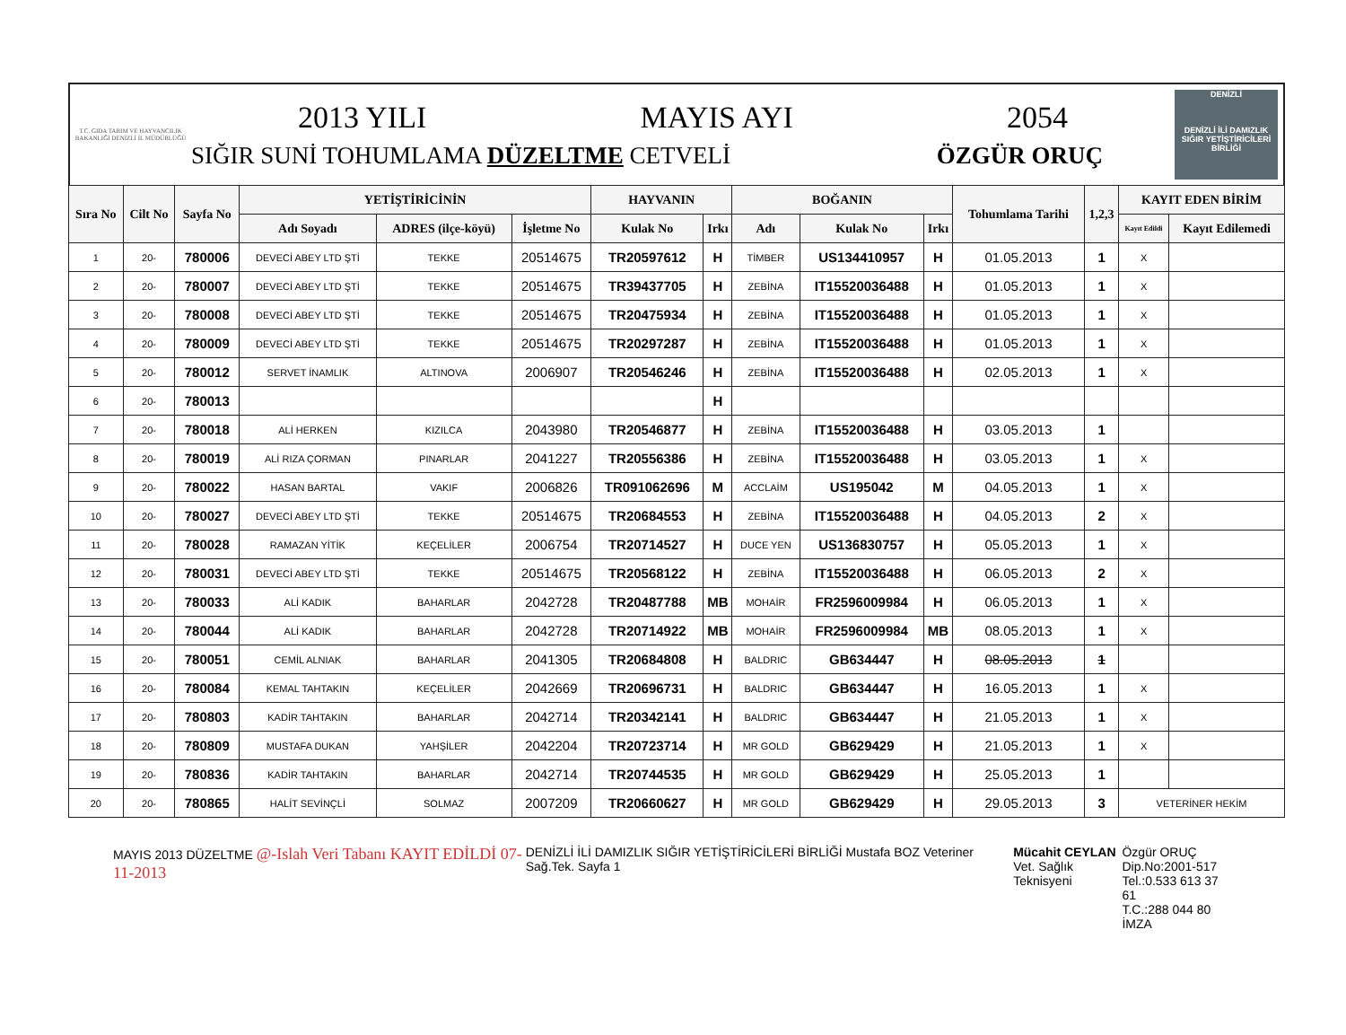T.C. GIDA TARIM VE HAYVANCILIK BAKANLIĞI DENİZLİ İL MÜDÜRLÜĞÜ
2013 YILI MAYIS AYI 2054
SIĞIR SUNİ TOHUMLAMA DÜZELTME CETVELİ ÖZGÜR ORUÇ
DENİZLİ
DENİZLİ İLİ DAMIZLIK SIĞIR YETİŞTİRİCİLERİ BİRLİĞİ
| Sıra No | Cilt No | Sayfa No | YETİŞTİRİCİNİN | | | HAYVANIN | | BOĞANIN | | | Tohumlama Tarihi | 1,2,3 | KAYIT EDEN BİRİM | |
| --- | --- | --- | --- | --- | --- | --- | --- | --- | --- | --- | --- | --- | --- | --- |
| | | | Adı Soyadı | ADRES (ilçe-köyü) | İşletme No | Kulak No | Irkı | Adı | Kulak No | Irkı | | | Kayıt Edildi | Kayıt Edilemedi |
| 1 | 20- | 780006 | DEVECİ ABEY LTD ŞTİ | TEKKE | 20514675 | TR20597612 | H | TİMBER | US134410957 | H | 01.05.2013 | 1 | X | |
| 2 | 20- | 780007 | DEVECİ ABEY LTD ŞTİ | TEKKE | 20514675 | TR39437705 | H | ZEBİNA | IT15520036488 | H | 01.05.2013 | 1 | X | |
| 3 | 20- | 780008 | DEVECİ ABEY LTD ŞTİ | TEKKE | 20514675 | TR20475934 | H | ZEBİNA | IT15520036488 | H | 01.05.2013 | 1 | X | |
| 4 | 20- | 780009 | DEVECİ ABEY LTD ŞTİ | TEKKE | 20514675 | TR20297287 | H | ZEBİNA | IT15520036488 | H | 01.05.2013 | 1 | X | |
| 5 | 20- | 780012 | SERVET İNAMLIK | ALTINOVA | 2006907 | TR20546246 | H | ZEBİNA | IT15520036488 | H | 02.05.2013 | 1 | X | |
| 6 | 20- | 780013 | | | | | H | | | | | | | |
| 7 | 20- | 780018 | ALİ HERKEN | KIZILCA | 2043980 | TR20546877 | H | ZEBİNA | IT15520036488 | H | 03.05.2013 | 1 | | |
| 8 | 20- | 780019 | ALİ RIZA ÇORMAN | PINARLAR | 2041227 | TR20556386 | H | ZEBİNA | IT15520036488 | H | 03.05.2013 | 1 | X | |
| 9 | 20- | 780022 | HASAN BARTAL | VAKIF | 2006826 | TR091062696 | M | ACCLAİM | US195042 | M | 04.05.2013 | 1 | X | |
| 10 | 20- | 780027 | DEVECİ ABEY LTD ŞTİ | TEKKE | 20514675 | TR20684553 | H | ZEBİNA | IT15520036488 | H | 04.05.2013 | 2 | X | |
| 11 | 20- | 780028 | RAMAZAN YİTİK | KEÇELİLER | 2006754 | TR20714527 | H | DUCE YEN | US136830757 | H | 05.05.2013 | 1 | X | |
| 12 | 20- | 780031 | DEVECİ ABEY LTD ŞTİ | TEKKE | 20514675 | TR20568122 | H | ZEBİNA | IT15520036488 | H | 06.05.2013 | 2 | X | |
| 13 | 20- | 780033 | ALİ KADIK | BAHARLAR | 2042728 | TR20487788 | MB | MOHAİR | FR2596009984 | H | 06.05.2013 | 1 | X | |
| 14 | 20- | 780044 | ALİ KADIK | BAHARLAR | 2042728 | TR20714922 | MB | MOHAİR | FR2596009984 | MB | 08.05.2013 | 1 | X | |
| 15 | 20- | 780051 | CEMİL ALNIAK | BAHARLAR | 2041305 | TR20684808 | H | BALDRIC | GB634447 | H | 08.05.2013 | 1 | | |
| 16 | 20- | 780084 | KEMAL TAHTAKIN | KEÇELİLER | 2042669 | TR20696731 | H | BALDRIC | GB634447 | H | 16.05.2013 | 1 | X | |
| 17 | 20- | 780803 | KADİR TAHTAKIN | BAHARLAR | 2042714 | TR20342141 | H | BALDRIC | GB634447 | H | 21.05.2013 | 1 | X | |
| 18 | 20- | 780809 | MUSTAFA DUKAN | YAHŞİLER | 2042204 | TR20723714 | H | MR GOLD | GB629429 | H | 21.05.2013 | 1 | X | |
| 19 | 20- | 780836 | KADİR TAHTAKIN | BAHARLAR | 2042714 | TR20744535 | H | MR GOLD | GB629429 | H | 25.05.2013 | 1 | | |
| 20 | 20- | 780865 | HALİT SEVİNÇLİ | SOLMAZ | 2007209 | TR20660627 | H | MR GOLD | GB629429 | H | 29.05.2013 | 3 | VETERİNER HEKİM | |
MAYIS 2013 DÜZELTME @-Islah Veri Tabanı KAYIT EDİLDİ 07-11-2013
DENİZLİ İLİ DAMIZLIK SIĞIR YETİŞTİRİCİLERİ BİRLİĞİ Mustafa BOZ Veteriner Sağ.Tek. Sayfa 1
Mücahit CEYLAN
Vet. Sağlık Teknisyeni
Özgür ORUÇ
Dip.No:2001-517
Tel.:0.533 613 37 61
T.C.:288 044 80 İMZA